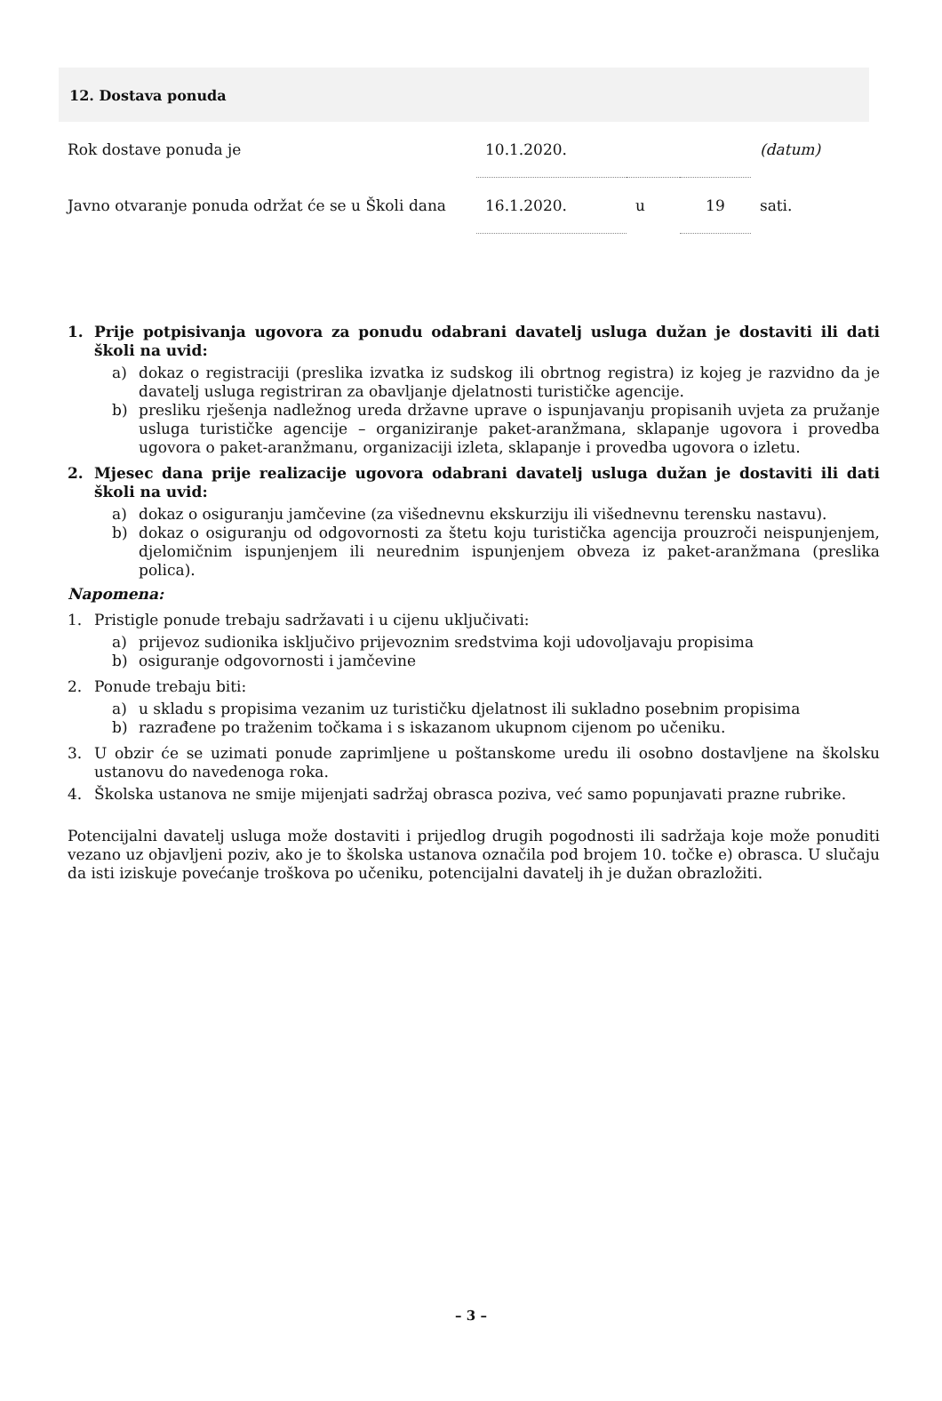12. Dostava ponuda
| Rok dostave ponuda je | 10.1.2020. | | | (datum) |
| Javno otvaranje ponuda održat će se u Školi dana | 16.1.2020. | u | 19 | sati. |
1. Prije potpisivanja ugovora za ponudu odabrani davatelj usluga dužan je dostaviti ili dati školi na uvid:
a) dokaz o registraciji (preslika izvatka iz sudskog ili obrtnog registra) iz kojeg je razvidno da je davatelj usluga registriran za obavljanje djelatnosti turističke agencije.
b) presliku rješenja nadležnog ureda državne uprave o ispunjavanju propisanih uvjeta za pružanje usluga turističke agencije – organiziranje paket-aranžmana, sklapanje ugovora i provedba ugovora o paket-aranžmanu, organizaciji izleta, sklapanje i provedba ugovora o izletu.
2. Mjesec dana prije realizacije ugovora odabrani davatelj usluga dužan je dostaviti ili dati školi na uvid:
a) dokaz o osiguranju jamčevine (za višednevnu ekskurziju ili višednevnu terensku nastavu).
b) dokaz o osiguranju od odgovornosti za štetu koju turistička agencija prouzroči neispunjenjem, djelomičnim ispunjenjem ili neurednim ispunjenjem obveza iz paket-aranžmana (preslika polica).
Napomena:
1. Pristigle ponude trebaju sadržavati i u cijenu uključivati:
a) prijevoz sudionika isključivo prijevoznim sredstvima koji udovoljavaju propisima
b) osiguranje odgovornosti i jamčevine
2. Ponude trebaju biti:
a) u skladu s propisima vezanim uz turističku djelatnost ili sukladno posebnim propisima
b) razrađene po traženim točkama i s iskazanom ukupnom cijenom po učeniku.
3. U obzir će se uzimati ponude zaprimljene u poštanskome uredu ili osobno dostavljene na školsku ustanovu do navedenoga roka.
4. Školska ustanova ne smije mijenjati sadržaj obrasca poziva, već samo popunjavati prazne rubrike.
Potencijalni davatelj usluga može dostaviti i prijedlog drugih pogodnosti ili sadržaja koje može ponuditi vezano uz objavljeni poziv, ako je to školska ustanova označila pod brojem 10. točke e) obrasca. U slučaju da isti iziskuje povećanje troškova po učeniku, potencijalni davatelj ih je dužan obrazložiti.
– 3 –